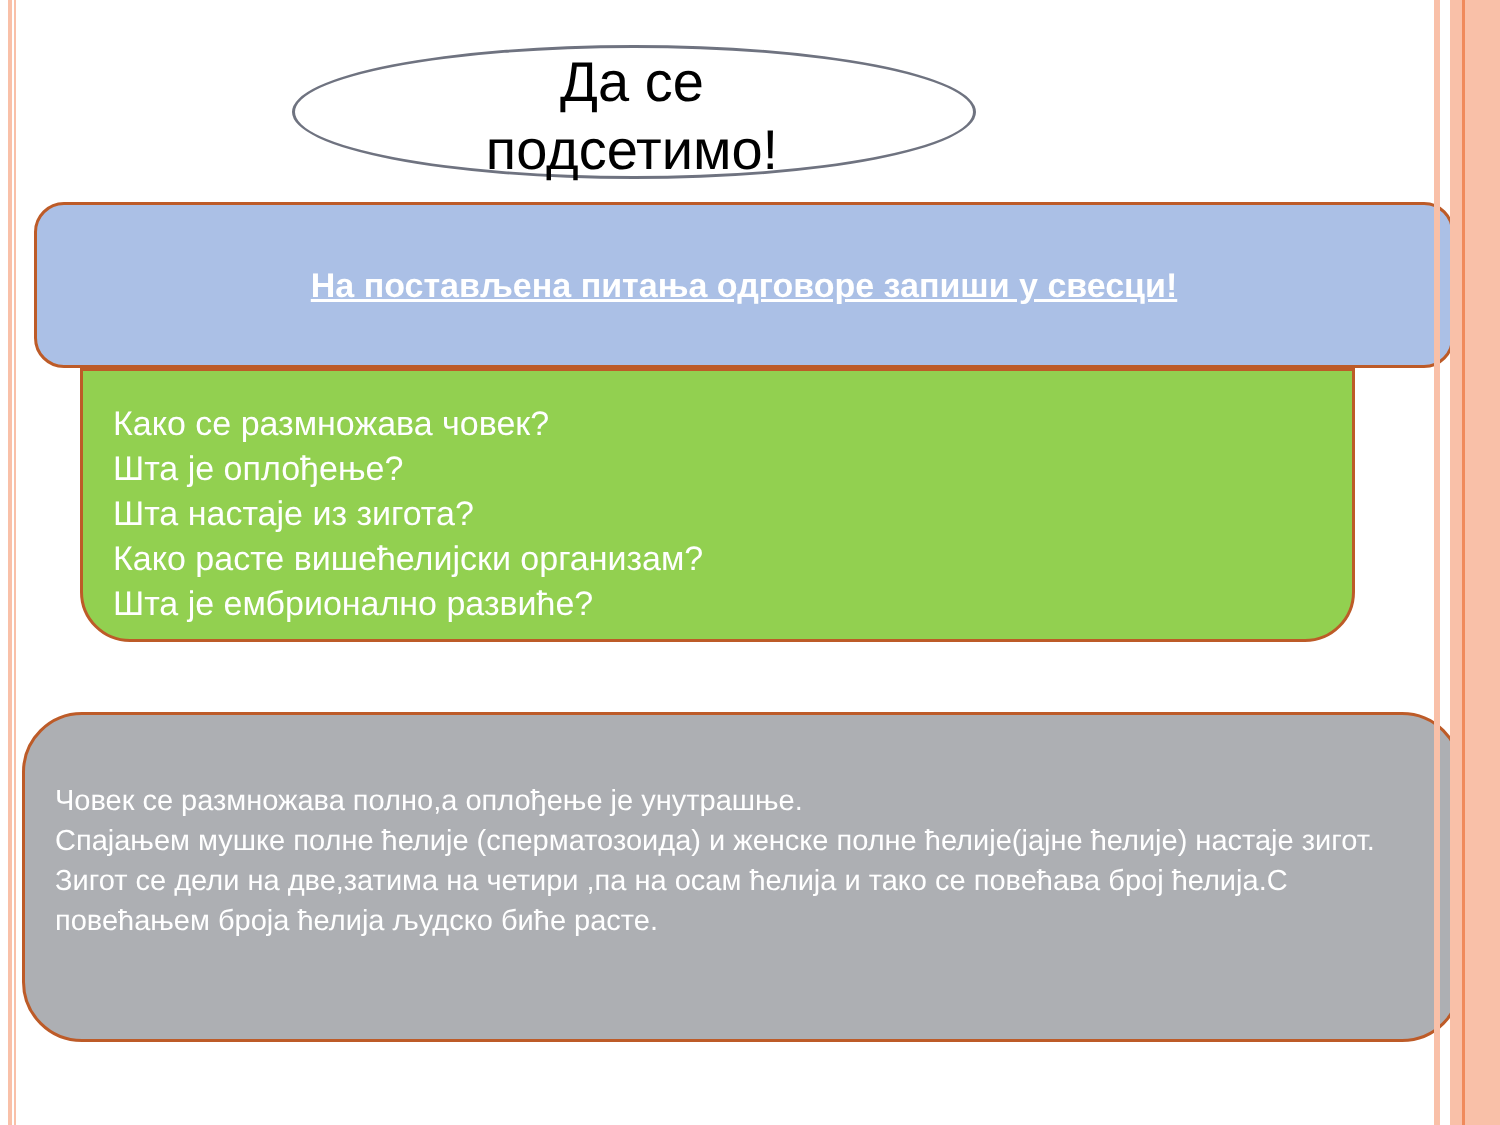Да се
подсетимо!
На постављена питања одговоре запиши у свесци!
Како се размножава човек?
Шта је оплођење?
Шта настаје из зигота?
Како расте вишећелијски организам?
Шта је ембрионално развиће?
Човек се размножава полно,а оплођење је унутрашње.
Спајањем мушке полне ћелије (сперматозоида) и женске полне ћелије(јајне ћелије) настаје зигот.
Зигот се дели на две,затима на четири ,па на осам ћелија и тако се повећава број ћелија.С повећањем броја ћелија људско биће расте.